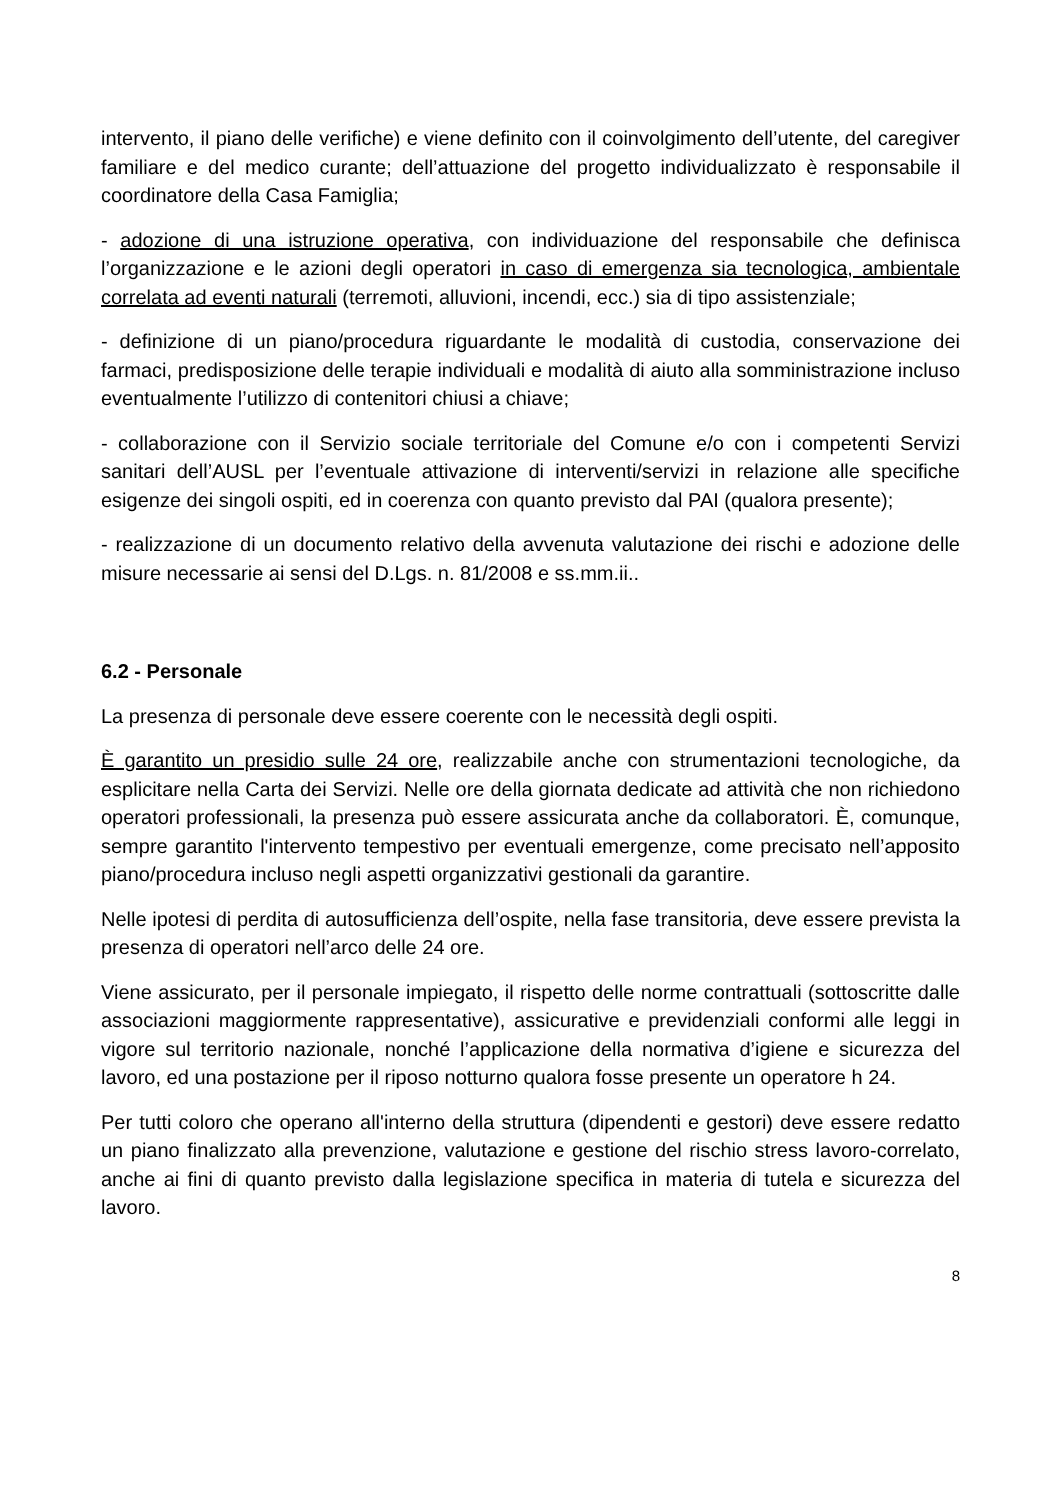intervento, il piano delle verifiche) e viene definito con il coinvolgimento dell’utente, del caregiver familiare e del medico curante; dell’attuazione del progetto individualizzato è responsabile il coordinatore della Casa Famiglia;
- adozione di una istruzione operativa, con individuazione del responsabile che definisca l’organizzazione e le azioni degli operatori in caso di emergenza sia tecnologica, ambientale correlata ad eventi naturali (terremoti, alluvioni, incendi, ecc.) sia di tipo assistenziale;
- definizione di un piano/procedura riguardante le modalità di custodia, conservazione dei farmaci, predisposizione delle terapie individuali e modalità di aiuto alla somministrazione incluso eventualmente l’utilizzo di contenitori chiusi a chiave;
- collaborazione con il Servizio sociale territoriale del Comune e/o con i competenti Servizi sanitari dell’AUSL per l’eventuale attivazione di interventi/servizi in relazione alle specifiche esigenze dei singoli ospiti, ed in coerenza con quanto previsto dal PAI (qualora presente);
- realizzazione di un documento relativo della avvenuta valutazione dei rischi e adozione delle misure necessarie ai sensi del D.Lgs. n. 81/2008 e ss.mm.ii..
6.2 - Personale
La presenza di personale deve essere coerente con le necessità degli ospiti.
È garantito un presidio sulle 24 ore, realizzabile anche con strumentazioni tecnologiche, da esplicitare nella Carta dei Servizi. Nelle ore della giornata dedicate ad attività che non richiedono operatori professionali, la presenza può essere assicurata anche da collaboratori. È, comunque, sempre garantito l'intervento tempestivo per eventuali emergenze, come precisato nell’apposito piano/procedura incluso negli aspetti organizzativi gestionali da garantire.
Nelle ipotesi di perdita di autosufficienza dell’ospite, nella fase transitoria, deve essere prevista la presenza di operatori nell’arco delle 24 ore.
Viene assicurato, per il personale impiegato, il rispetto delle norme contrattuali (sottoscritte dalle associazioni maggiormente rappresentative), assicurative e previdenziali conformi alle leggi in vigore sul territorio nazionale, nonché l’applicazione della normativa d’igiene e sicurezza del lavoro, ed una postazione per il riposo notturno qualora fosse presente un operatore h 24.
Per tutti coloro che operano all'interno della struttura (dipendenti e gestori) deve essere redatto un piano finalizzato alla prevenzione, valutazione e gestione del rischio stress lavoro-correlato, anche ai fini di quanto previsto dalla legislazione specifica in materia di tutela e sicurezza del lavoro.
8